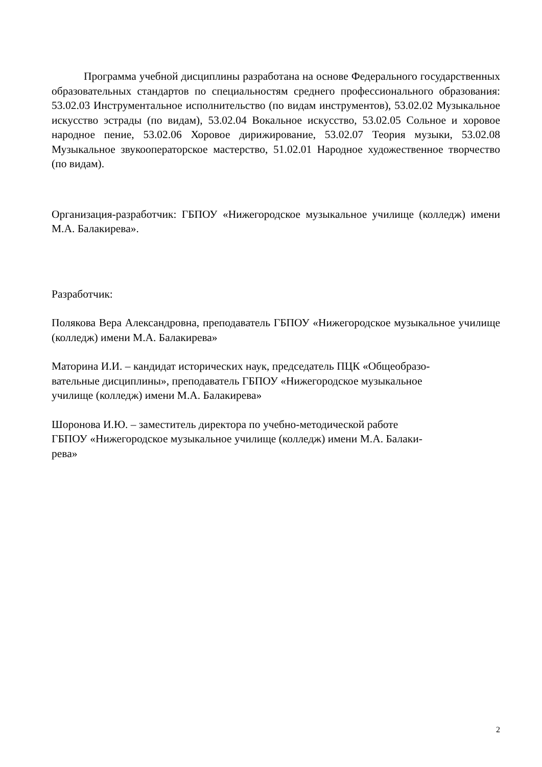Программа учебной дисциплины разработана на основе Федерального государственных образовательных стандартов по специальностям среднего профессионального образования: 53.02.03 Инструментальное исполнительство (по видам инструментов), 53.02.02 Музыкальное искусство эстрады (по видам), 53.02.04 Вокальное искусство, 53.02.05 Сольное и хоровое народное пение, 53.02.06 Хоровое дирижирование, 53.02.07 Теория музыки, 53.02.08 Музыкальное звукооператорское мастерство, 51.02.01 Народное художественное творчество (по видам).
Организация-разработчик: ГБПОУ «Нижегородское музыкальное училище (колледж) имени М.А. Балакирева».
Разработчик:
Полякова Вера Александровна, преподаватель ГБПОУ «Нижегородское музыкальное училище (колледж) имени М.А. Балакирева»
Маторина И.И. – кандидат исторических наук, председатель ПЦК «Общеобразо-
вательные дисциплины», преподаватель ГБПОУ «Нижегородское музыкальное
училище (колледж) имени М.А. Балакирева»
Шоронова И.Ю. – заместитель директора по учебно-методической работе
ГБПОУ «Нижегородское музыкальное училище (колледж) имени М.А. Балаки-
рева»
2